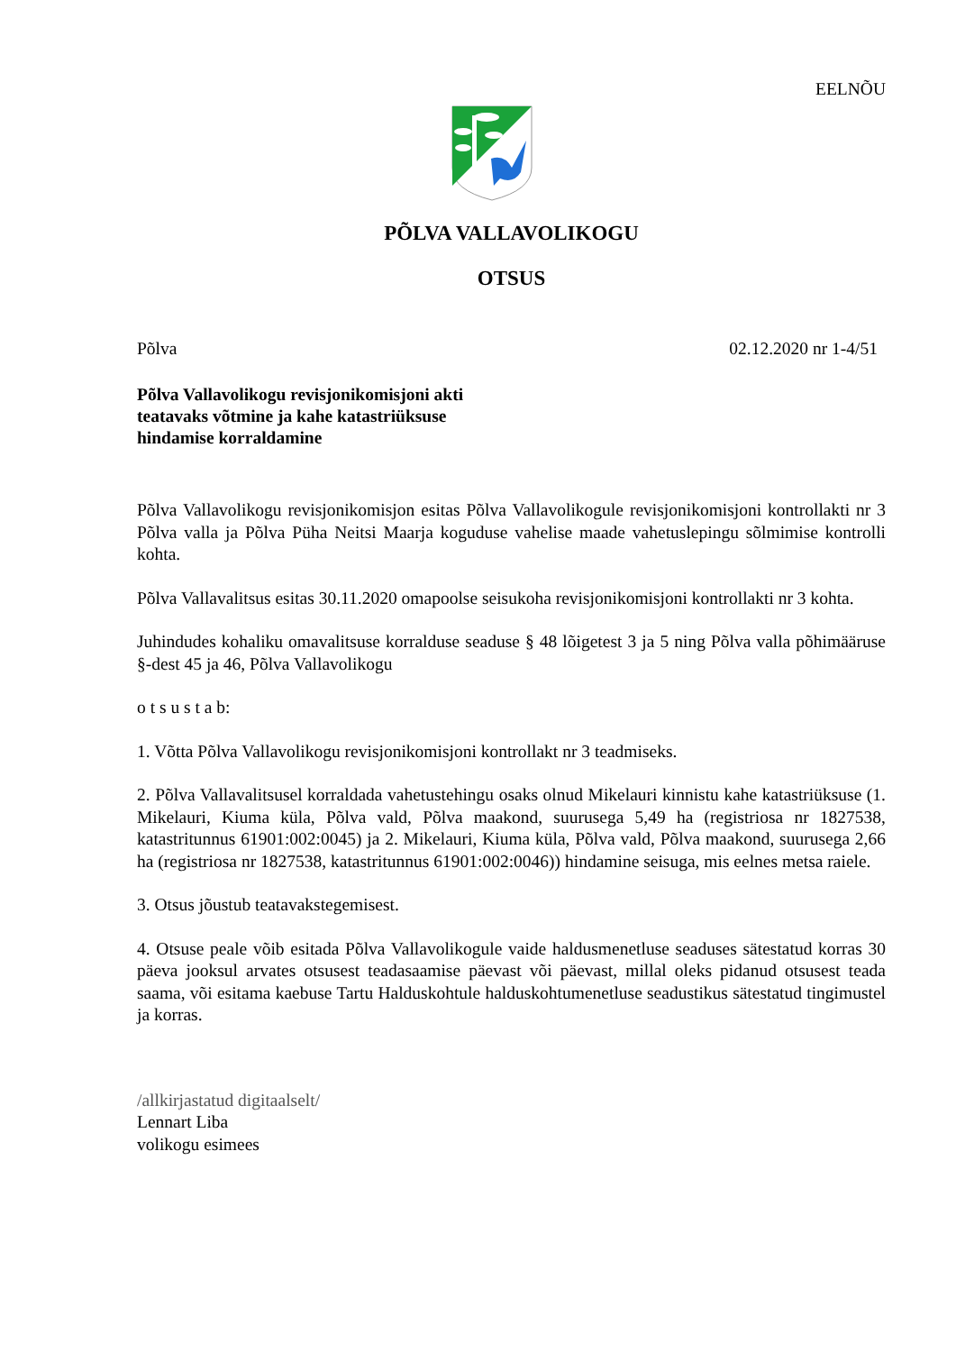EELNÕU
PÕLVA VALLAVOLIKOGU
OTSUS
Põlva 02.12.2020 nr 1-4/51
Põlva Vallavolikogu revisjonikomisjoni akti
teatavaks võtmine ja kahe katastriüksuse
hindamise korraldamine
Põlva Vallavolikogu revisjonikomisjon esitas Põlva Vallavolikogule revisjonikomisjoni kontrollakti nr 3 Põlva valla ja Põlva Püha Neitsi Maarja koguduse vahelise maade vahetuslepingu sõlmimise kontrolli kohta.
Põlva Vallavalitsus esitas 30.11.2020 omapoolse seisukoha revisjonikomisjoni kontrollakti nr 3 kohta.
Juhindudes kohaliku omavalitsuse korralduse seaduse § 48 lõigetest 3 ja 5 ning Põlva valla põhimääruse §-dest 45 ja 46, Põlva Vallavolikogu
o t s u s t a b:
1. Võtta Põlva Vallavolikogu revisjonikomisjoni kontrollakt nr 3 teadmiseks.
2. Põlva Vallavalitsusel korraldada vahetustehingu osaks olnud Mikelauri kinnistu kahe katastriüksuse (1. Mikelauri, Kiuma küla, Põlva vald, Põlva maakond, suurusega 5,49 ha (registriosa nr 1827538, katastritunnus 61901:002:0045) ja 2. Mikelauri, Kiuma küla, Põlva vald, Põlva maakond, suurusega 2,66 ha (registriosa nr 1827538, katastritunnus 61901:002:0046)) hindamine seisuga, mis eelnes metsa raiele.
3. Otsus jõustub teatavakstegemisest.
4. Otsuse peale võib esitada Põlva Vallavolikogule vaide haldusmenetluse seaduses sätestatud korras 30 päeva jooksul arvates otsusest teadasaamise päevast või päevast, millal oleks pidanud otsusest teada saama, või esitama kaebuse Tartu Halduskohtule halduskohtumenetluse seadustikus sätestatud tingimustel ja korras.
/allkirjastatud digitaalselt/
Lennart Liba
volikogu esimees